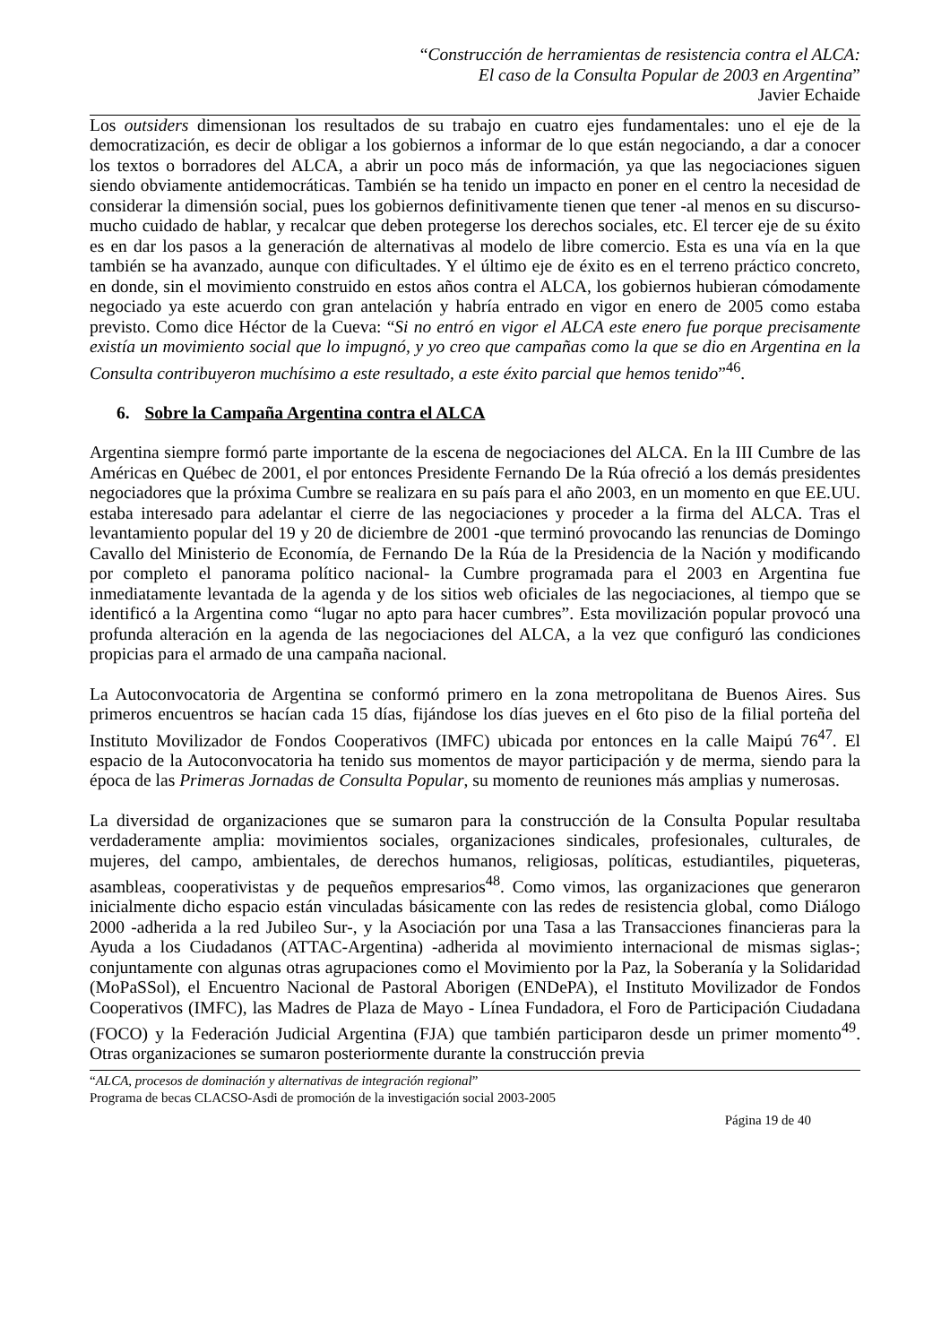“Construcción de herramientas de resistencia contra el ALCA:
El caso de la Consulta Popular de 2003 en Argentina”
Javier Echaide
Los outsiders dimensionan los resultados de su trabajo en cuatro ejes fundamentales: uno el eje de la democratización, es decir de obligar a los gobiernos a informar de lo que están negociando, a dar a conocer los textos o borradores del ALCA, a abrir un poco más de información, ya que las negociaciones siguen siendo obviamente antidemocráticas. También se ha tenido un impacto en poner en el centro la necesidad de considerar la dimensión social, pues los gobiernos definitivamente tienen que tener -al menos en su discurso- mucho cuidado de hablar, y recalcar que deben protegerse los derechos sociales, etc. El tercer eje de su éxito es en dar los pasos a la generación de alternativas al modelo de libre comercio. Esta es una vía en la que también se ha avanzado, aunque con dificultades. Y el último eje de éxito es en el terreno práctico concreto, en donde, sin el movimiento construido en estos años contra el ALCA, los gobiernos hubieran cómodamente negociado ya este acuerdo con gran antelación y habría entrado en vigor en enero de 2005 como estaba previsto. Como dice Héctor de la Cueva: “Si no entró en vigor el ALCA este enero fue porque precisamente existía un movimiento social que lo impugnó, y yo creo que campañas como la que se dio en Argentina en la Consulta contribuyeron muchísimo a este resultado, a este éxito parcial que hemos tenido”<sup>46</sup>.
6. Sobre la Campaña Argentina contra el ALCA
Argentina siempre formó parte importante de la escena de negociaciones del ALCA. En la III Cumbre de las Américas en Québec de 2001, el por entonces Presidente Fernando De la Rúa ofreció a los demás presidentes negociadores que la próxima Cumbre se realizara en su país para el año 2003, en un momento en que EE.UU. estaba interesado para adelantar el cierre de las negociaciones y proceder a la firma del ALCA. Tras el levantamiento popular del 19 y 20 de diciembre de 2001 -que terminó provocando las renuncias de Domingo Cavallo del Ministerio de Economía, de Fernando De la Rúa de la Presidencia de la Nación y modificando por completo el panorama político nacional- la Cumbre programada para el 2003 en Argentina fue inmediatamente levantada de la agenda y de los sitios web oficiales de las negociaciones, al tiempo que se identificó a la Argentina como “lugar no apto para hacer cumbres”. Esta movilización popular provocó una profunda alteración en la agenda de las negociaciones del ALCA, a la vez que configuró las condiciones propicias para el armado de una campaña nacional.
La Autoconvocatoria de Argentina se conformó primero en la zona metropolitana de Buenos Aires. Sus primeros encuentros se hacían cada 15 días, fijándose los días jueves en el 6to piso de la filial porteña del Instituto Movilizador de Fondos Cooperativos (IMFC) ubicada por entonces en la calle Maipú 76<sup>47</sup>. El espacio de la Autoconvocatoria ha tenido sus momentos de mayor participación y de merma, siendo para la época de las Primeras Jornadas de Consulta Popular, su momento de reuniones más amplias y numerosas.
La diversidad de organizaciones que se sumaron para la construcción de la Consulta Popular resultaba verdaderamente amplia: movimientos sociales, organizaciones sindicales, profesionales, culturales, de mujeres, del campo, ambientales, de derechos humanos, religiosas, políticas, estudiantiles, piqueteras, asambleas, cooperativistas y de pequeños empresarios<sup>48</sup>. Como vimos, las organizaciones que generaron inicialmente dicho espacio están vinculadas básicamente con las redes de resistencia global, como Diálogo 2000 -adherida a la red Jubileo Sur-, y la Asociación por una Tasa a las Transacciones financieras para la Ayuda a los Ciudadanos (ATTAC-Argentina) -adherida al movimiento internacional de mismas siglas-; conjuntamente con algunas otras agrupaciones como el Movimiento por la Paz, la Soberanía y la Solidaridad (MoPaSSol), el Encuentro Nacional de Pastoral Aborigen (ENDePA), el Instituto Movilizador de Fondos Cooperativos (IMFC), las Madres de Plaza de Mayo - Línea Fundadora, el Foro de Participación Ciudadana (FOCO) y la Federación Judicial Argentina (FJA) que también participaron desde un primer momento<sup>49</sup>. Otras organizaciones se sumaron posteriormente durante la construcción previa
“ALCA, procesos de dominación y alternativas de integración regional”
Programa de becas CLACSO-Asdi de promoción de la investigación social 2003-2005
Página 19 de 40